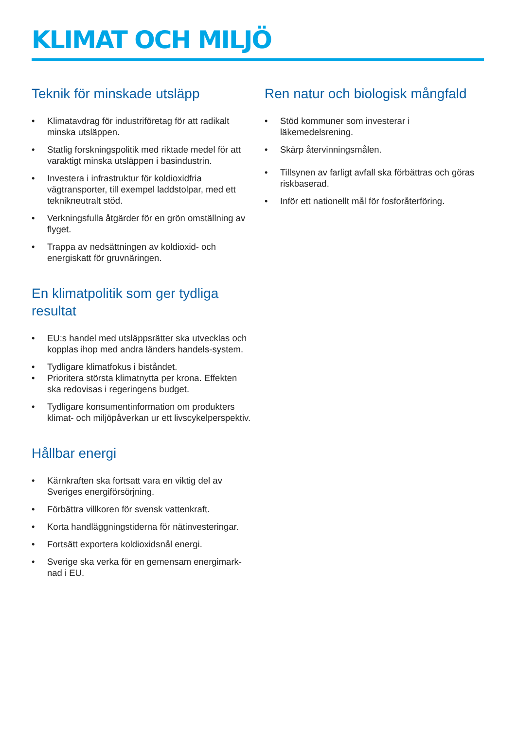KLIMAT OCH MILJÖ
Teknik för minskade utsläpp
• Klimatavdrag för industriföretag för att radikalt minska utsläppen.
• Statlig forskningspolitik med riktade medel för att varaktigt minska utsläppen i basindustrin.
• Investera i infrastruktur för koldioxidfria vägtransporter, till exempel laddstolpar, med ett teknikneutralt stöd.
• Verkningsfulla åtgärder för en grön omställning av flyget.
• Trappa av nedsättningen av koldioxid- och energiskatt för gruvnäringen.
En klimatpolitik som ger tydliga resultat
• EU:s handel med utsläppsrätter ska utvecklas och kopplas ihop med andra länders handels-system.
• Tydligare klimatfokus i biståndet.
• Prioritera största klimatnytta per krona. Effekten ska redovisas i regeringens budget.
• Tydligare konsumentinformation om produkters klimat- och miljöpåverkan ur ett livscykelperspektiv.
Hållbar energi
• Kärnkraften ska fortsatt vara en viktig del av Sveriges energiförsörjning.
• Förbättra villkoren för svensk vattenkraft.
• Korta handläggningstiderna för nätinvesteringar.
• Fortsätt exportera koldioxidsnål energi.
• Sverige ska verka för en gemensam energimark-nad i EU.
Ren natur och biologisk mångfald
• Stöd kommuner som investerar i läkemedelsrening.
• Skärp återvinningsmålen.
• Tillsynen av farligt avfall ska förbättras och göras riskbaserad.
• Inför ett nationellt mål för fosforåterföring.